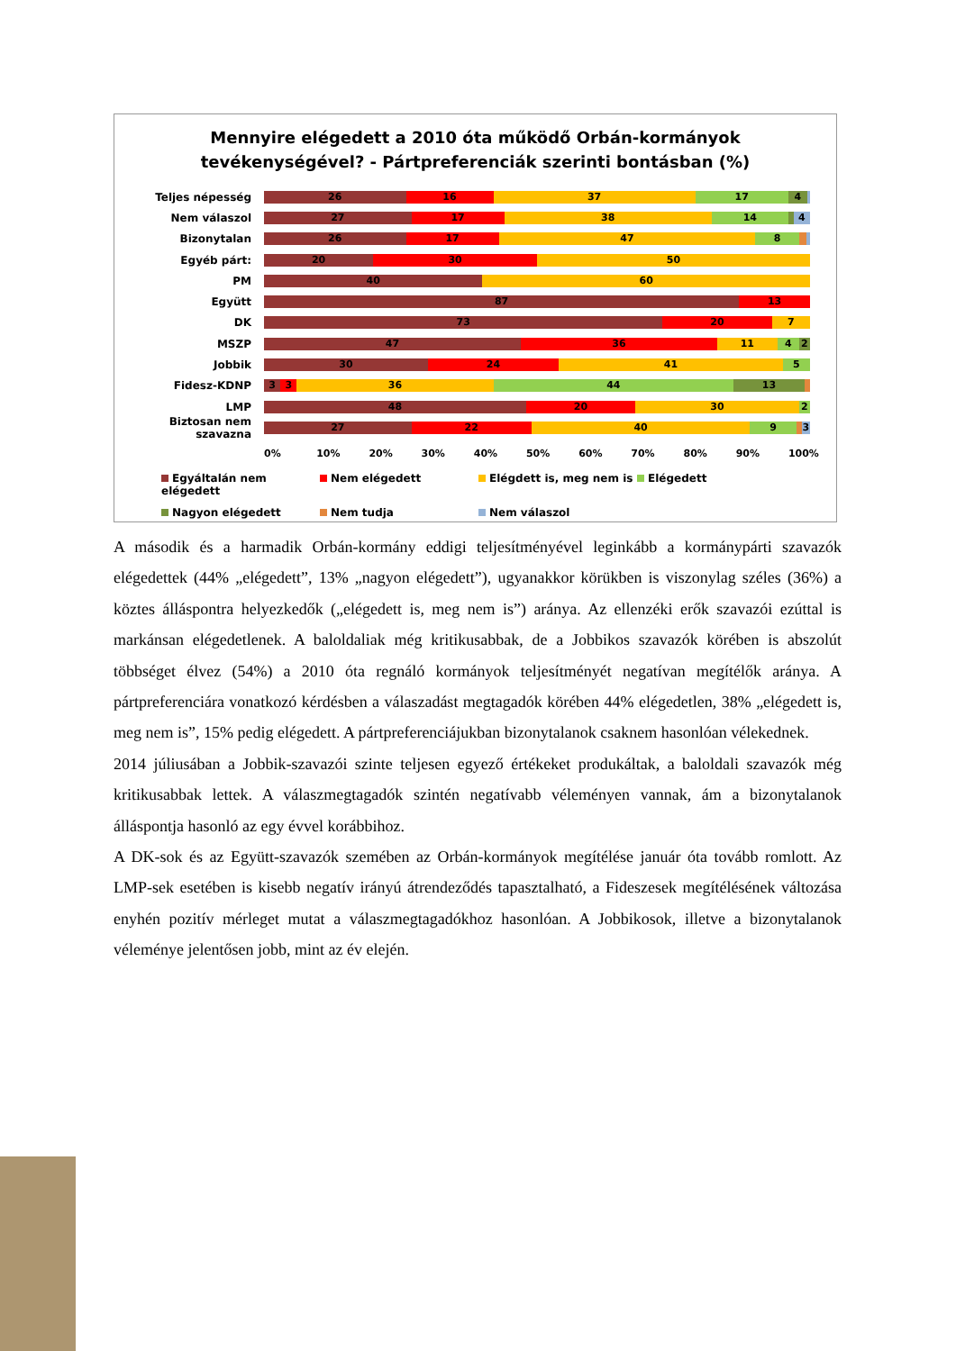Mennyire elégedett a 2010 óta működő Orbán-kormányok
tevékenységével? - Pártpreferenciák szerinti bontásban (%)
Teljes népesség
26 16 37 17 4
Nem válaszol
27 17 38 14 4
Bizonytalan
26 17 47 8
Egyéb párt:
20 30 50
PM
40 60
Együtt
87 13
DK
73 20 7
MSZP
47 36 11 4 2
Jobbik
30 24 41 5
Fidesz-KDNP
3 3 36 44 13
LMP
48 20 30 2
Biztosan nem szavazna
27 22 40 9 3
0% 10% 20% 30% 40% 50% 60% 70% 80% 90% 100%
Egyáltalán nem elégedett
Nem elégedett
Elégdett is, meg nem is
Elégedett
Nagyon elégedett
Nem tudja
Nem válaszol
A második és a harmadik Orbán-kormány eddigi teljesítményével leginkább a kormánypárti szavazók elégedettek (44% „elégedett”, 13% „nagyon elégedett”), ugyanakkor körükben is viszonylag széles (36%) a köztes álláspontra helyezkedők („elégedett is, meg nem is”) aránya. Az ellenzéki erők szavazói ezúttal is markánsan elégedetlenek. A baloldaliak még kritikusabbak, de a Jobbikos szavazók körében is abszolút többséget élvez (54%) a 2010 óta regnáló kormányok teljesítményét negatívan megítélők aránya. A pártpreferenciára vonatkozó kérdésben a válaszadást megtagadók körében 44% elégedetlen, 38% „elégedett is, meg nem is”, 15% pedig elégedett. A pártpreferenciájukban bizonytalanok csaknem hasonlóan vélekednek.
2014 júliusában a Jobbik-szavazói szinte teljesen egyező értékeket produkáltak, a baloldali szavazók még kritikusabbak lettek. A válaszmegtagadók szintén negatívabb véleményen vannak, ám a bizonytalanok álláspontja hasonló az egy évvel korábbihoz.
A DK-sok és az Együtt-szavazók szemében az Orbán-kormányok megítélése január óta tovább romlott. Az LMP-sek esetében is kisebb negatív irányú átrendeződés tapasztalható, a Fideszesek megítélésének változása enyhén pozitív mérleget mutat a válaszmegtagadókhoz hasonlóan. A Jobbikosok, illetve a bizonytalanok véleménye jelentősen jobb, mint az év elején.